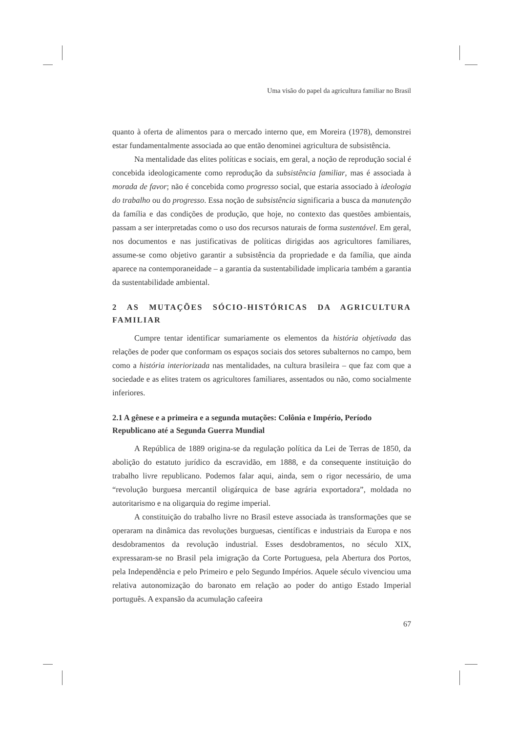Uma visão do papel da agricultura familiar no Brasil
quanto à oferta de alimentos para o mercado interno que, em Moreira (1978), demonstrei estar fundamentalmente associada ao que então denominei agricultura de subsistência.
Na mentalidade das elites políticas e sociais, em geral, a noção de reprodução social é concebida ideologicamente como reprodução da subsistência familiar, mas é associada à morada de favor; não é concebida como progresso social, que estaria associado à ideologia do trabalho ou do progresso. Essa noção de subsistência significaria a busca da manutenção da família e das condições de produção, que hoje, no contexto das questões ambientais, passam a ser interpretadas como o uso dos recursos naturais de forma sustentável. Em geral, nos documentos e nas justificativas de políticas dirigidas aos agricultores familiares, assume-se como objetivo garantir a subsistência da propriedade e da família, que ainda aparece na contemporaneidade – a garantia da sustentabilidade implicaria também a garantia da sustentabilidade ambiental.
2 AS MUTAÇÕES SÓCIO-HISTÓRICAS DA AGRICULTURA FAMILIAR
Cumpre tentar identificar sumariamente os elementos da história objetivada das relações de poder que conformam os espaços sociais dos setores subalternos no campo, bem como a história interiorizada nas mentalidades, na cultura brasileira – que faz com que a sociedade e as elites tratem os agricultores familiares, assentados ou não, como socialmente inferiores.
2.1 A gênese e a primeira e a segunda mutações: Colônia e Império, Período Republicano até a Segunda Guerra Mundial
A República de 1889 origina-se da regulação política da Lei de Terras de 1850, da abolição do estatuto jurídico da escravidão, em 1888, e da consequente instituição do trabalho livre republicano. Podemos falar aqui, ainda, sem o rigor necessário, de uma “revolução burguesa mercantil oligárquica de base agrária exportadora”, moldada no autoritarismo e na oligarquia do regime imperial.
A constituição do trabalho livre no Brasil esteve associada às transformações que se operaram na dinâmica das revoluções burguesas, científicas e industriais da Europa e nos desdobramentos da revolução industrial. Esses desdobramentos, no século XIX, expressaram-se no Brasil pela imigração da Corte Portuguesa, pela Abertura dos Portos, pela Independência e pelo Primeiro e pelo Segundo Impérios. Aquele século vivenciou uma relativa autonomização do baronato em relação ao poder do antigo Estado Imperial português. A expansão da acumulação cafeeira
67